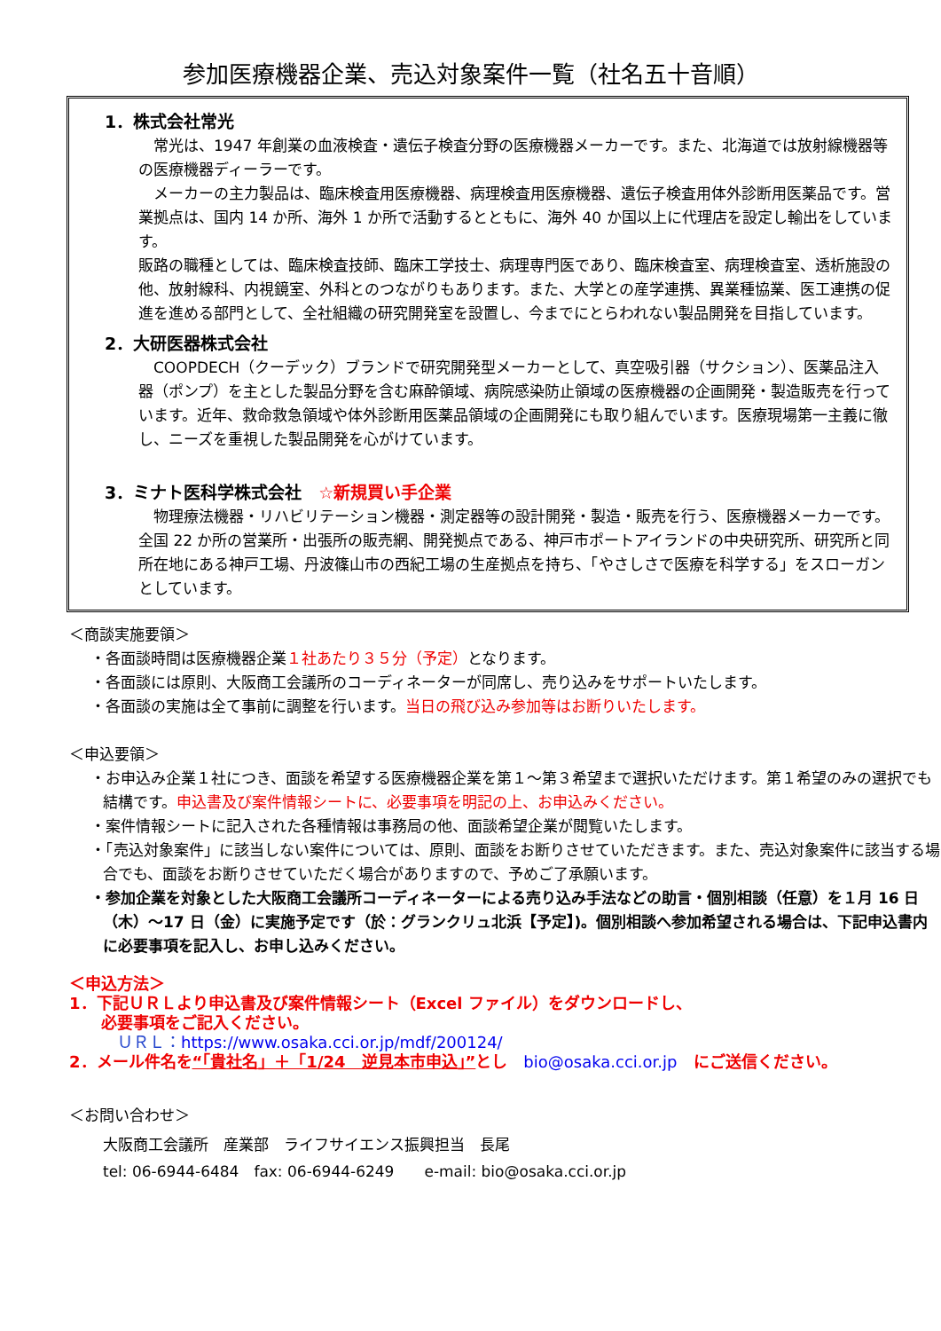参加医療機器企業、売込対象案件一覧（社名五十音順）
1．株式会社常光
　常光は、1947 年創業の血液検査・遺伝子検査分野の医療機器メーカーです。また、北海道では放射線機器等の医療機器ディーラーです。
　メーカーの主力製品は、臨床検査用医療機器、病理検査用医療機器、遺伝子検査用体外診断用医薬品です。営業拠点は、国内 14 か所、海外 1 か所で活動するとともに、海外 40 か国以上に代理店を設定し輸出をしています。
販路の職種としては、臨床検査技師、臨床工学技士、病理専門医であり、臨床検査室、病理検査室、透析施設の他、放射線科、内視鏡室、外科とのつながりもあります。また、大学との産学連携、異業種協業、医工連携の促進を進める部門として、全社組織の研究開発室を設置し、今までにとらわれない製品開発を目指しています。
2．大研医器株式会社
　COOPDECH（クーデック）ブランドで研究開発型メーカーとして、真空吸引器（サクション）、医薬品注入器（ポンプ）を主とした製品分野を含む麻酔領域、病院感染防止領域の医療機器の企画開発・製造販売を行っています。近年、救命救急領域や体外診断用医薬品領域の企画開発にも取り組んでいます。医療現場第一主義に徹し、ニーズを重視した製品開発を心がけています。
3．ミナト医科学株式会社　☆新規買い手企業
　物理療法機器・リハビリテーション機器・測定器等の設計開発・製造・販売を行う、医療機器メーカーです。全国 22 か所の営業所・出張所の販売網、開発拠点である、神戸市ポートアイランドの中央研究所、研究所と同所在地にある神戸工場、丹波篠山市の西紀工場の生産拠点を持ち、「やさしさで医療を科学する」をスローガンとしています。
＜商談実施要領＞
・各面談時間は医療機器企業１社あたり３５分（予定）となります。
・各面談には原則、大阪商工会議所のコーディネーターが同席し、売り込みをサポートいたします。
・各面談の実施は全て事前に調整を行います。当日の飛び込み参加等はお断りいたします。
＜申込要領＞
・お申込み企業１社につき、面談を希望する医療機器企業を第１～第３希望まで選択いただけます。第１希望のみの選択でも結構です。申込書及び案件情報シートに、必要事項を明記の上、お申込みください。
・案件情報シートに記入された各種情報は事務局の他、面談希望企業が閲覧いたします。
・「売込対象案件」に該当しない案件については、原則、面談をお断りさせていただきます。また、売込対象案件に該当する場合でも、面談をお断りさせていただく場合がありますので、予めご了承願います。
・参加企業を対象とした大阪商工会議所コーディネーターによる売り込み手法などの助言・個別相談（任意）を１月 16 日（木）～17 日（金）に実施予定です（於：グランクリュ北浜【予定】)。個別相談へ参加希望される場合は、下記申込書内に必要事項を記入し、お申し込みください。
＜申込方法＞
1．下記ＵＲＬより申込書及び案件情報シート（Excel ファイル）をダウンロードし、
　　必要事項をご記入ください。
　　　ＵＲＬ：https://www.osaka.cci.or.jp/mdf/200124/
2．メール件名を“「貴社名」＋「1/24　逆見本市申込」”とし　bio@osaka.cci.or.jp　にご送信ください。
＜お問い合わせ＞
大阪商工会議所　産業部　ライフサイエンス振興担当　長尾
tel: 06-6944-6484　fax: 06-6944-6249　　e-mail: bio@osaka.cci.or.jp